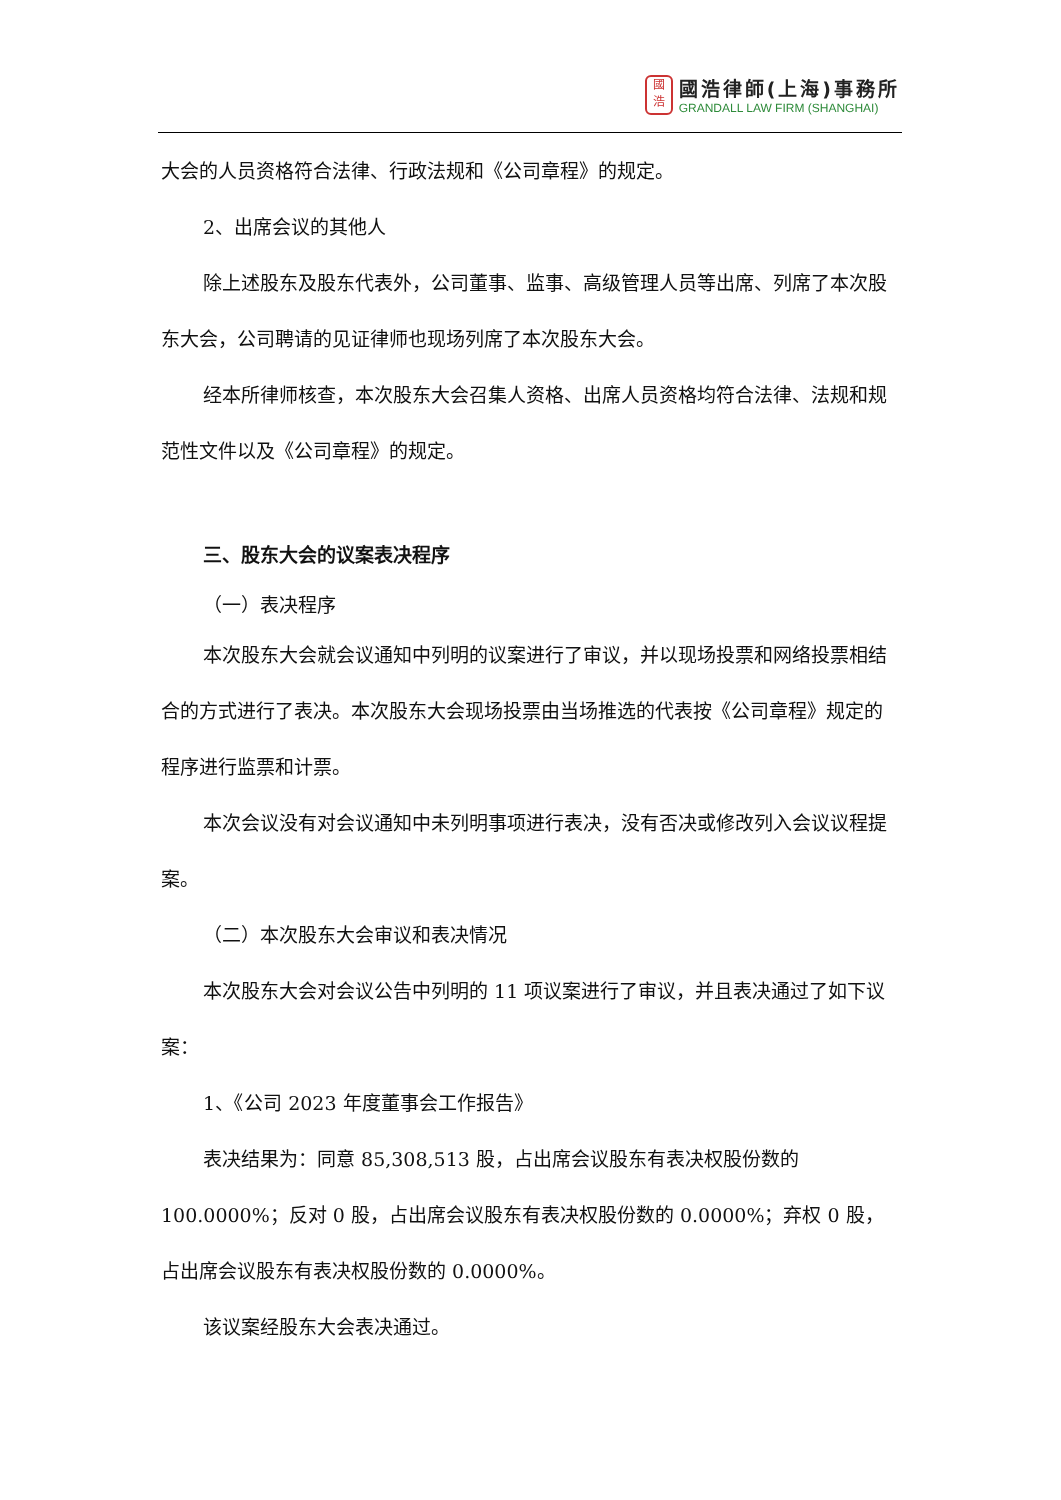國
浩
國浩律師(上海)事務所
GRANDALL LAW FIRM (SHANGHAI)
大会的人员资格符合法律、行政法规和《公司章程》的规定。
2、出席会议的其他人
除上述股东及股东代表外，公司董事、监事、高级管理人员等出席、列席了本次股东大会，公司聘请的见证律师也现场列席了本次股东大会。
经本所律师核查，本次股东大会召集人资格、出席人员资格均符合法律、法规和规范性文件以及《公司章程》的规定。
三、股东大会的议案表决程序
（一）表决程序
本次股东大会就会议通知中列明的议案进行了审议，并以现场投票和网络投票相结合的方式进行了表决。本次股东大会现场投票由当场推选的代表按《公司章程》规定的程序进行监票和计票。
本次会议没有对会议通知中未列明事项进行表决，没有否决或修改列入会议议程提案。
（二）本次股东大会审议和表决情况
本次股东大会对会议公告中列明的 11 项议案进行了审议，并且表决通过了如下议案：
1、《公司 2023 年度董事会工作报告》
表决结果为：同意 85,308,513 股，占出席会议股东有表决权股份数的 100.0000%；反对 0 股，占出席会议股东有表决权股份数的 0.0000%；弃权 0 股，占出席会议股东有表决权股份数的 0.0000%。
该议案经股东大会表决通过。